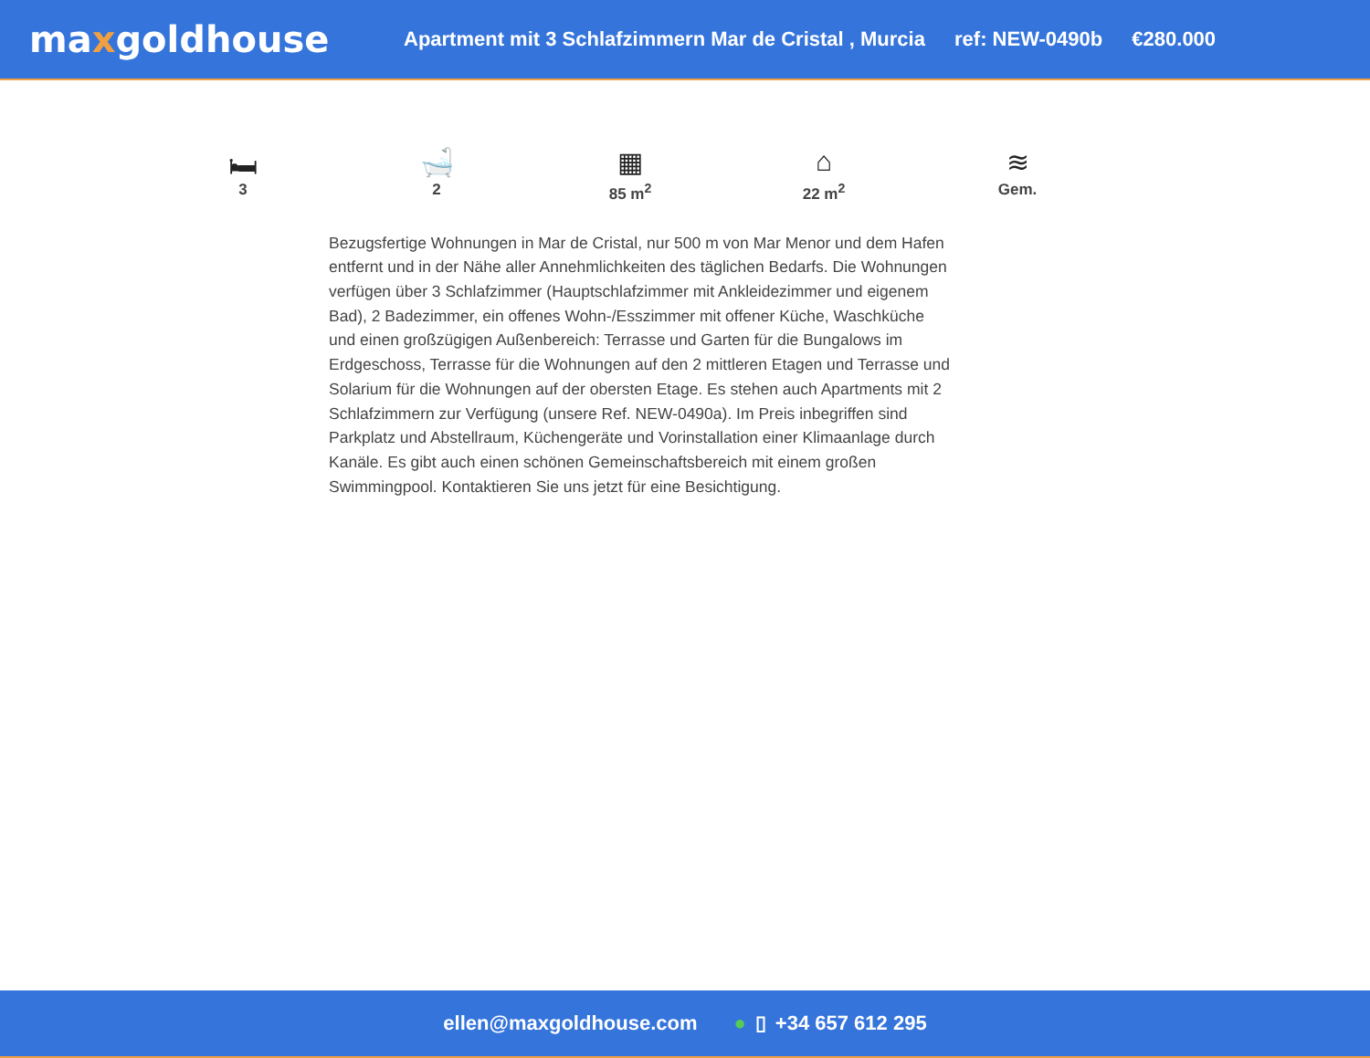maxgoldhouse
Apartment mit 3 Schlafzimmern Mar de Cristal , Murcia ref: NEW-0490b €280.000
🛏
3
🛁
2
▦
85 m<sup>2</sup>
⌂
22 m<sup>2</sup>
≋
Gem.
Bezugsfertige Wohnungen in Mar de Cristal, nur 500 m von Mar Menor und dem Hafen entfernt und in der Nähe aller Annehmlichkeiten des täglichen Bedarfs. Die Wohnungen verfügen über 3 Schlafzimmer (Hauptschlafzimmer mit Ankleidezimmer und eigenem Bad), 2 Badezimmer, ein offenes Wohn-/Esszimmer mit offener Küche, Waschküche und einen großzügigen Außenbereich: Terrasse und Garten für die Bungalows im Erdgeschoss, Terrasse für die Wohnungen auf den 2 mittleren Etagen und Terrasse und Solarium für die Wohnungen auf der obersten Etage. Es stehen auch Apartments mit 2 Schlafzimmern zur Verfügung (unsere Ref. NEW-0490a). Im Preis inbegriffen sind Parkplatz und Abstellraum, Küchengeräte und Vorinstallation einer Klimaanlage durch Kanäle. Es gibt auch einen schönen Gemeinschaftsbereich mit einem großen Swimmingpool. Kontaktieren Sie uns jetzt für eine Besichtigung.
ellen@maxgoldhouse.com ● ▯ +34 657 612 295